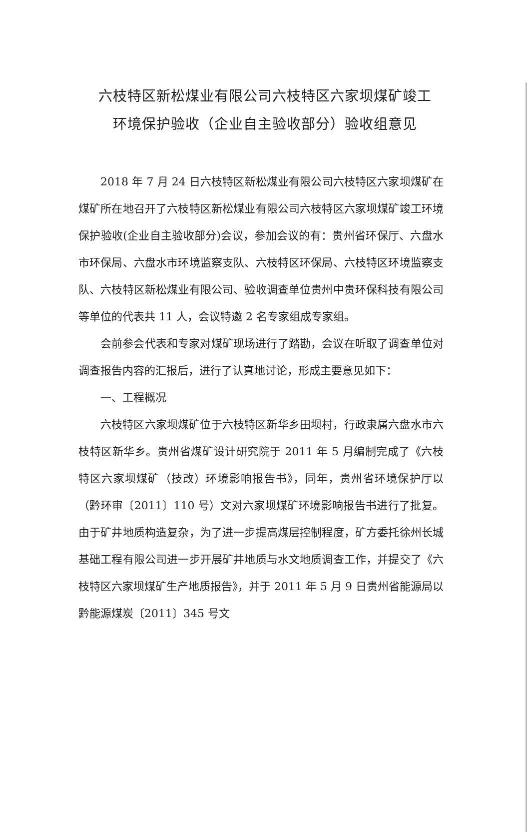六枝特区新松煤业有限公司六枝特区六家坝煤矿竣工
环境保护验收（企业自主验收部分）验收组意见
2018 年 7 月 24 日六枝特区新松煤业有限公司六枝特区六家坝煤矿在煤矿所在地召开了六枝特区新松煤业有限公司六枝特区六家坝煤矿竣工环境保护验收(企业自主验收部分)会议，参加会议的有：贵州省环保厅、六盘水市环保局、六盘水市环境监察支队、六枝特区环保局、六枝特区环境监察支队、六枝特区新松煤业有限公司、验收调查单位贵州中贵环保科技有限公司等单位的代表共 11 人，会议特邀 2 名专家组成专家组。
会前参会代表和专家对煤矿现场进行了踏勘，会议在听取了调查单位对调查报告内容的汇报后，进行了认真地讨论，形成主要意见如下：
一、工程概况
六枝特区六家坝煤矿位于六枝特区新华乡田坝村，行政隶属六盘水市六枝特区新华乡。贵州省煤矿设计研究院于 2011 年 5 月编制完成了《六枝特区六家坝煤矿（技改）环境影响报告书》，同年，贵州省环境保护厅以（黔环审〔2011〕110 号）文对六家坝煤矿环境影响报告书进行了批复。由于矿井地质构造复杂，为了进一步提高煤层控制程度，矿方委托徐州长城基础工程有限公司进一步开展矿井地质与水文地质调查工作，并提交了《六枝特区六家坝煤矿生产地质报告》，并于 2011 年 5 月 9 日贵州省能源局以黔能源煤炭〔2011〕345 号文